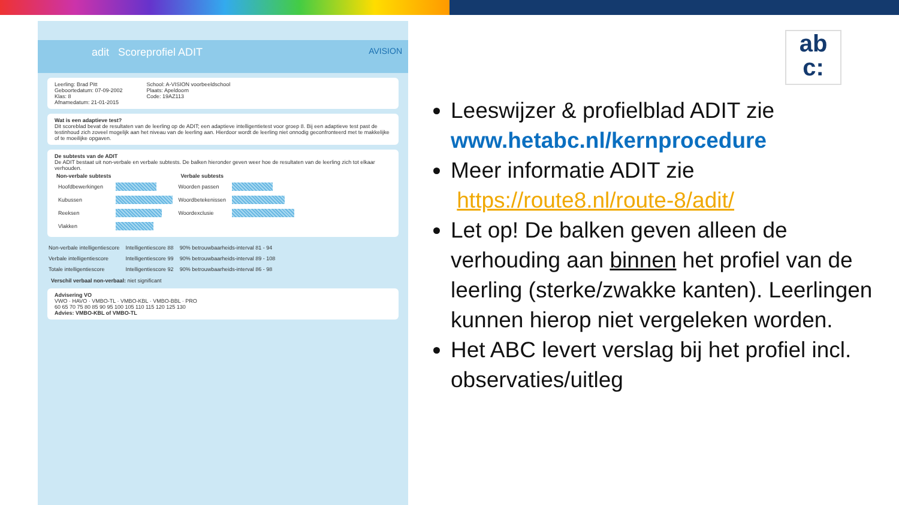adit Scoreprofiel ADIT AVISION
Leerling: Brad Pitt
Geboortedatum: 07-09-2002
Klas: 8
Afnamedatum: 21-01-2015
School: A-VISION voorbeeldschool
Plaats: Apeldoorn
Code: 19AZ113
Wat is een adaptieve test?
Dit scoreblad bevat de resultaten van de leerling op de ADIT; een adaptieve intelligentietest voor groep 8. Bij een adaptieve test past de testinhoud zich zoveel mogelijk aan het niveau van de leerling aan. Hierdoor wordt de leerling niet onnodig geconfronteerd met te makkelijke of te moeilijke opgaven.
De subtests van de ADIT
De ADIT bestaat uit non-verbale en verbale subtests. De balken hieronder geven weer hoe de resultaten van de leerling zich tot elkaar verhouden.
| Non-verbale subtests | | Verbale subtests | |
| --- | --- | --- | --- |
| Hoofdbewerkingen | | Woorden passen | |
| Kubussen | | Woordbetekenissen | |
| Reeksen | | Woordexclusie | |
| Vlakken | | | |
| Non-verbale intelligentiescore | Intelligentiescore 88 | 90% betrouwbaarheids-interval 81 - 94 |
| Verbale intelligentiescore | Intelligentiescore 99 | 90% betrouwbaarheids-interval 89 - 108 |
| Totale intelligentiescore | Intelligentiescore 92 | 90% betrouwbaarheids-interval 86 - 98 |
Verschil verbaal non-verbaal: niet significant
Advisering VO
VWO · HAVO · VMBO-TL · VMBO-KBL · VMBO-BBL · PRO
60 65 70 75 80 85 90 95 100 105 110 115 120 125 130
Advies: VMBO-KBL of VMBO-TL
ab
c:
Leeswijzer & profielblad ADIT zie www.hetabc.nl/kernprocedure
Meer informatie ADIT zie https://route8.nl/route-8/adit/
Let op! De balken geven alleen de verhouding aan binnen het profiel van de leerling (sterke/zwakke kanten). Leerlingen kunnen hierop niet vergeleken worden.
Het ABC levert verslag bij het profiel incl. observaties/uitleg